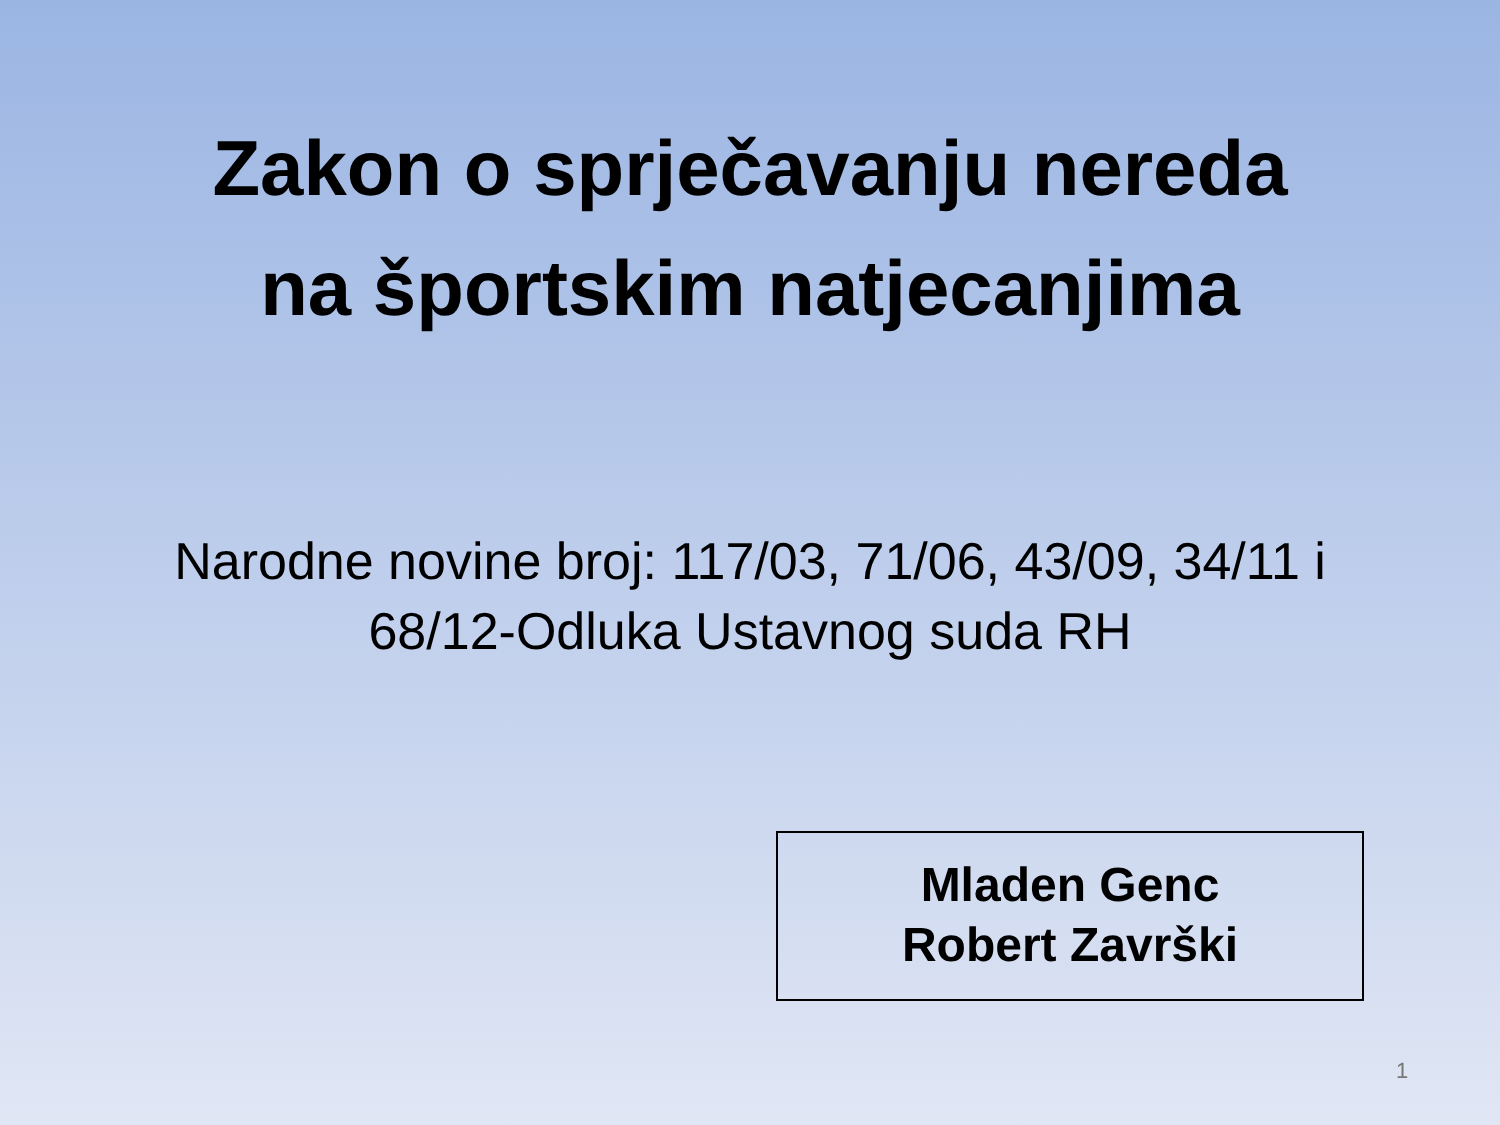Zakon o sprječavanju nereda
na športskim natjecanjima
Narodne novine broj: 117/03, 71/06, 43/09, 34/11 i
68/12-Odluka Ustavnog suda RH
Mladen Genc
Robert Završki
1